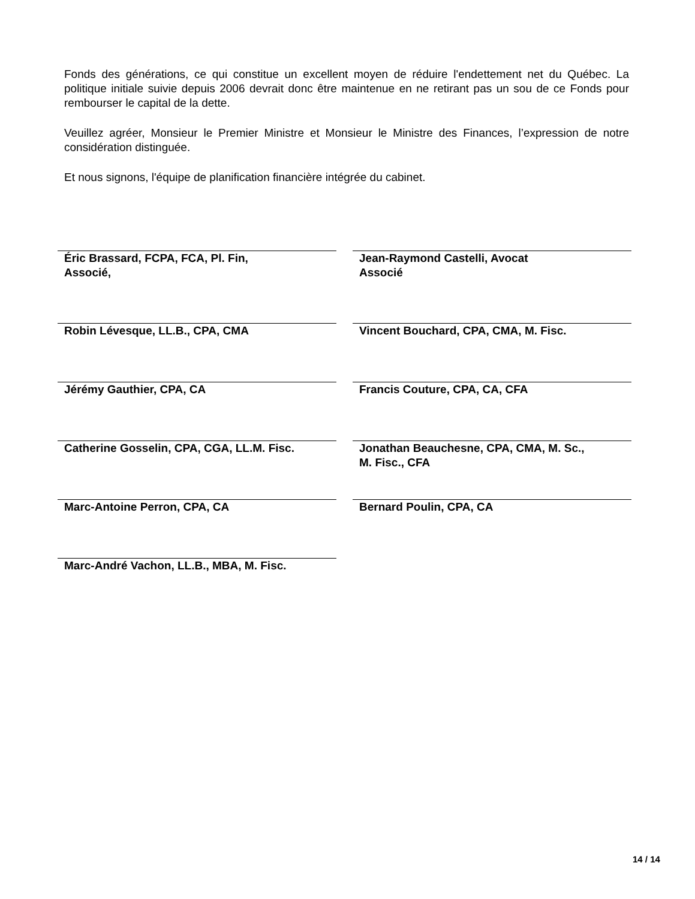Fonds des générations, ce qui constitue un excellent moyen de réduire l'endettement net du Québec. La politique initiale suivie depuis 2006 devrait donc être maintenue en ne retirant pas un sou de ce Fonds pour rembourser le capital de la dette.
Veuillez agréer, Monsieur le Premier Ministre et Monsieur le Ministre des Finances, l’expression de notre considération distinguée.
Et nous signons, l'équipe de planification financière intégrée du cabinet.
Éric Brassard, FCPA, FCA, Pl. Fin,
Associé,
Jean-Raymond Castelli, Avocat
Associé
Robin Lévesque, LL.B., CPA, CMA
Vincent Bouchard, CPA, CMA, M. Fisc.
Jérémy Gauthier, CPA, CA
Francis Couture, CPA, CA, CFA
Catherine Gosselin, CPA, CGA, LL.M. Fisc.
Jonathan Beauchesne, CPA, CMA, M. Sc.,
M. Fisc., CFA
Marc-Antoine Perron, CPA, CA
Bernard Poulin, CPA, CA
Marc-André Vachon, LL.B., MBA, M. Fisc.
14 / 14